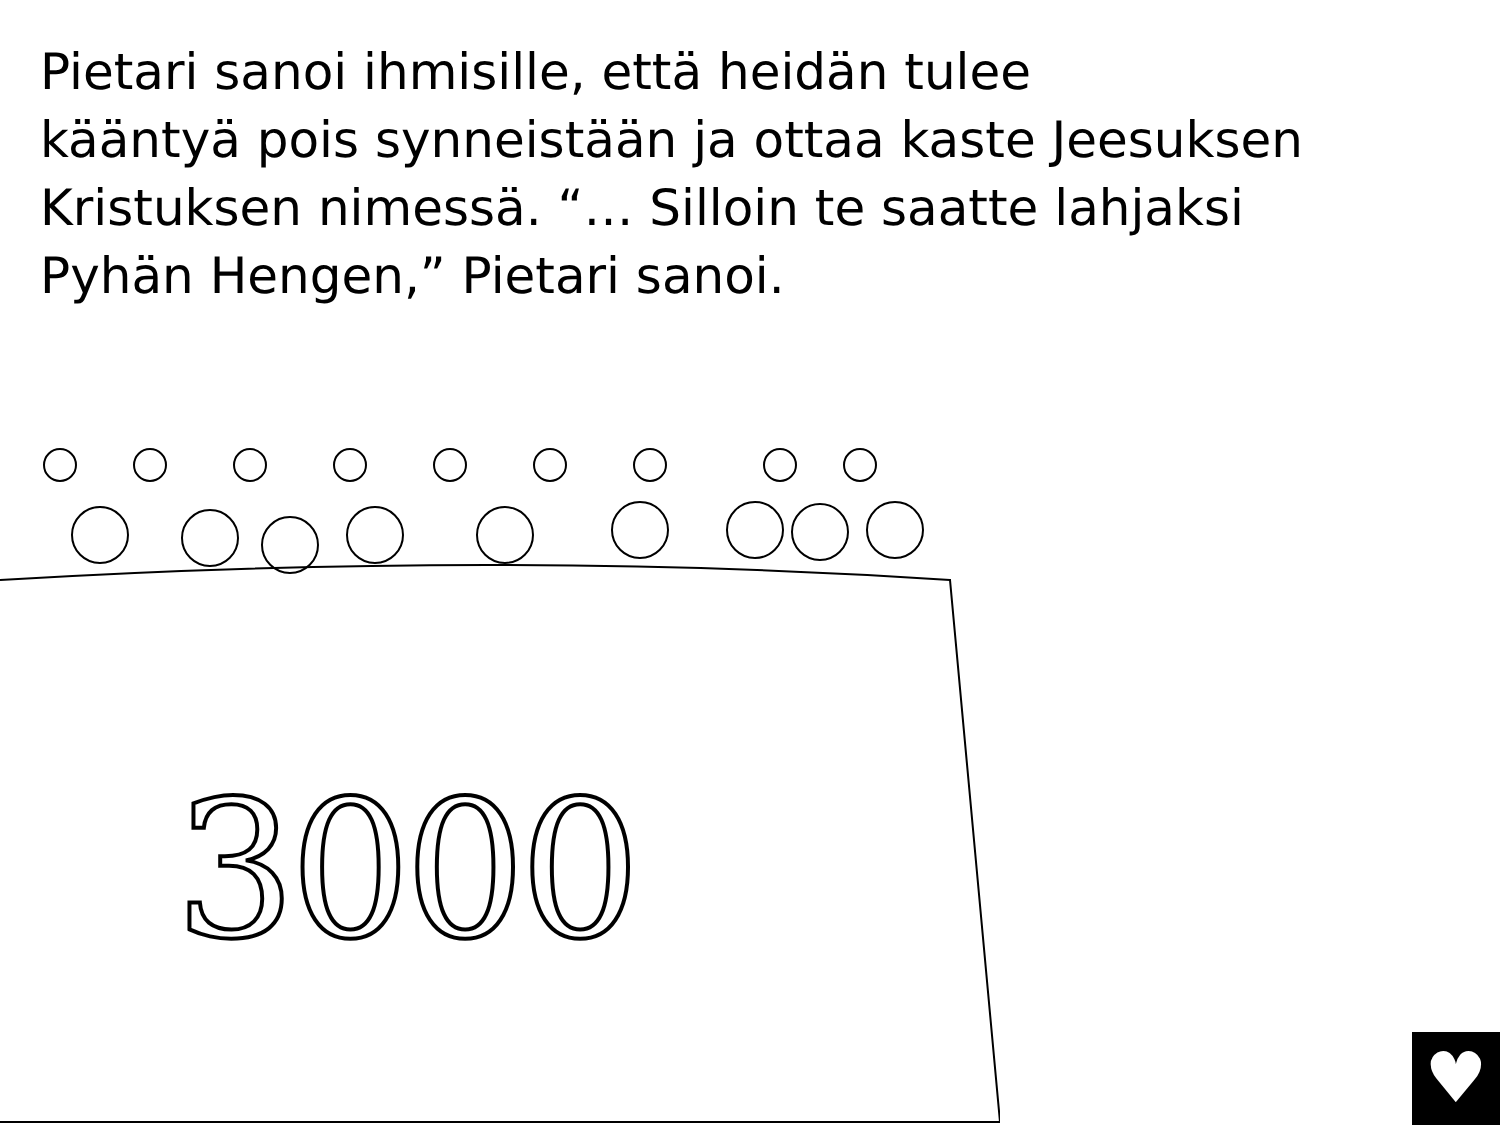Pietari sanoi ihmisille, että heidän tulee
kääntyä pois synneistään ja ottaa kaste Jeesuksen
Kristuksen nimessä. “… Silloin te saatte lahjaksi
Pyhän Hengen,” Pietari sanoi.
3000
♥